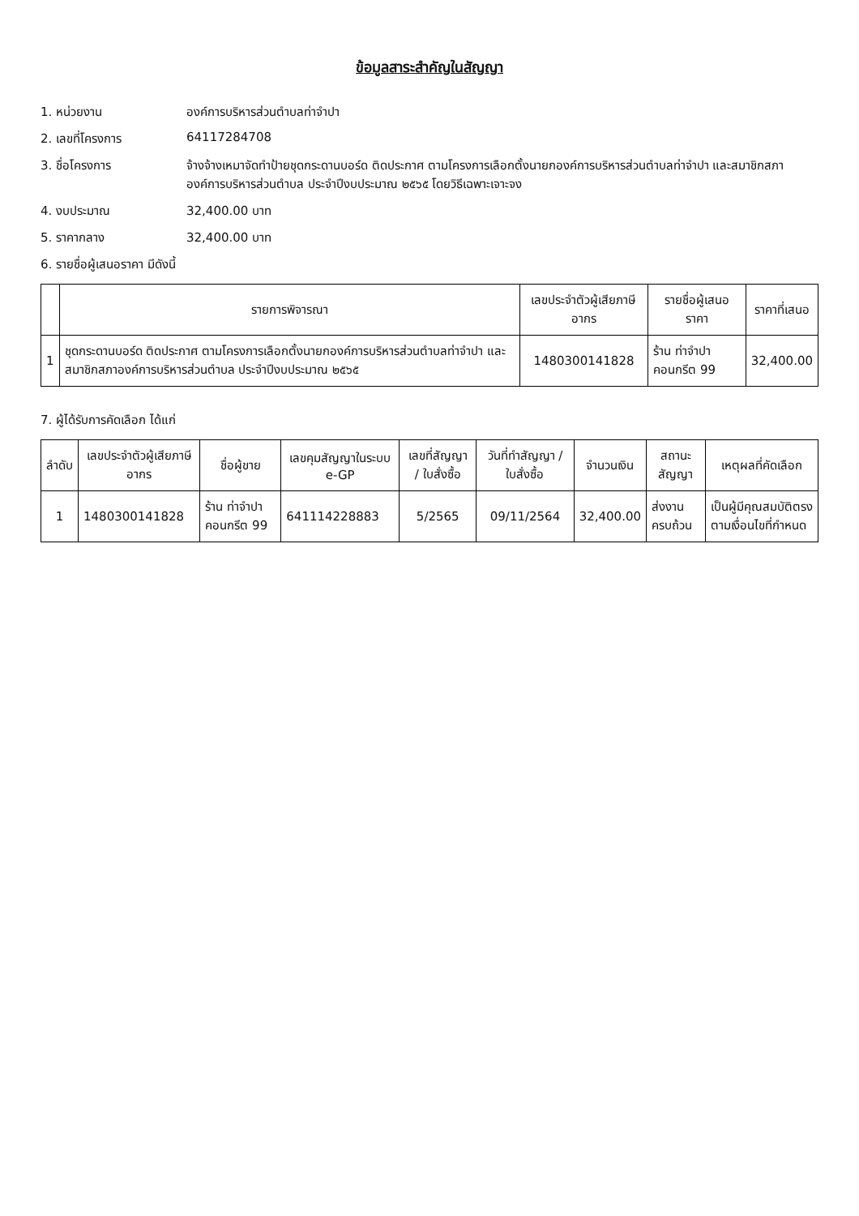ข้อมูลสาระสำคัญในสัญญา
1. หน่วยงาน องค์การบริหารส่วนตำบลท่าจำปา
2. เลขที่โครงการ 64117284708
3. ชื่อโครงการ จ้างจ้างเหมาจัดทำป้ายชุดกระดานบอร์ด ติดประกาศ ตามโครงการเลือกตั้งนายกองค์การบริหารส่วนตำบลท่าจำปา และสมาชิกสภาองค์การบริหารส่วนตำบล ประจำปีงบประมาณ ๒๕๖๕ โดยวิธีเฉพาะเจาะจง
4. งบประมาณ 32,400.00 บาท
5. ราคากลาง 32,400.00 บาท
6. รายชื่อผู้เสนอราคา มีดังนี้
| | รายการพิจารณา | เลขประจำตัวผู้เสียภาษีอากร | รายชื่อผู้เสนอราคา | ราคาที่เสนอ |
| --- | --- | --- | --- | --- |
| 1 | ชุดกระดานบอร์ด ติดประกาศ ตามโครงการเลือกตั้งนายกองค์การบริหารส่วนตำบลท่าจำปา และสมาชิกสภาองค์การบริหารส่วนตำบล ประจำปีงบประมาณ ๒๕๖๕ | 1480300141828 | ร้าน ท่าจำปาคอนกรีต 99 | 32,400.00 |
7. ผู้ได้รับการคัดเลือก ได้แก่
| ลำดับ | เลขประจำตัวผู้เสียภาษีอากร | ชื่อผู้ขาย | เลขคุมสัญญาในระบบ e-GP | เลขที่สัญญา / ใบสั่งซื้อ | วันที่ทำสัญญา / ใบสั่งซื้อ | จำนวนเงิน | สถานะสัญญา | เหตุผลที่คัดเลือก |
| --- | --- | --- | --- | --- | --- | --- | --- | --- |
| 1 | 1480300141828 | ร้าน ท่าจำปาคอนกรีต 99 | 641114228883 | 5/2565 | 09/11/2564 | 32,400.00 | ส่งงานครบถ้วน | เป็นผู้มีคุณสมบัติตรงตามเงื่อนไขที่กำหนด |